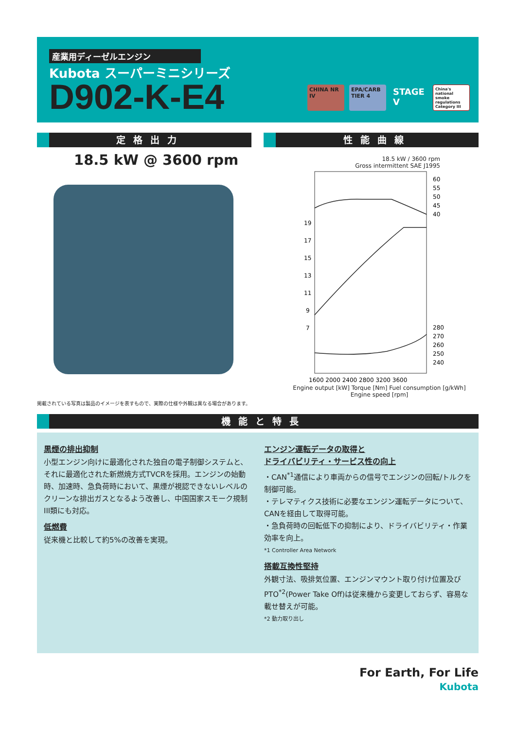産業用ディーゼルエンジン
Kubota スーパーミニシリーズ
D902-K-E4
CHINA NR IV EPA/CARB TIER 4
STAGE V
China's national smoke regulations Category III
定格出力 性能曲線
18.5 kW @ 3600 rpm
掲載されている写真は製品のイメージを表すもので、実際の仕様や外観は異なる場合があります。
18.5 kW / 3600 rpm
Gross intermittent SAE J1995
60
55
50
45
40
19
17
15
13
11
9
7
280
270
260
250
240
1600 2000 2400 2800 3200 3600
Engine output [kW] Torque [Nm] Fuel consumption [g/kWh]
Engine speed [rpm]
機能と特長
黒煙の排出抑制
小型エンジン向けに最適化された独自の電子制御システムと、それに最適化された新燃焼方式TVCRを採用。エンジンの始動時、加速時、急負荷時において、黒煙が視認できないレベルのクリーンな排出ガスとなるよう改善し、中国国家スモーク規制III類にも対応。
低燃費
従来機と比較して約5%の改善を実現。
エンジン運転データの取得と
ドライバビリティ・サービス性の向上
・CAN<sup>*1</sup>通信により車両からの信号でエンジンの回転/トルクを制御可能。
・テレマティクス技術に必要なエンジン運転データについて、CANを経由して取得可能。
・急負荷時の回転低下の抑制により、ドライバビリティ・作業効率を向上。
*1 Controller Area Network
搭載互換性堅持
外観寸法、吸排気位置、エンジンマウント取り付け位置及びPTO<sup>*2</sup>(Power Take Off)は従来機から変更しておらず、容易な載せ替えが可能。
*2 動力取り出し
For Earth, For Life
Kubota